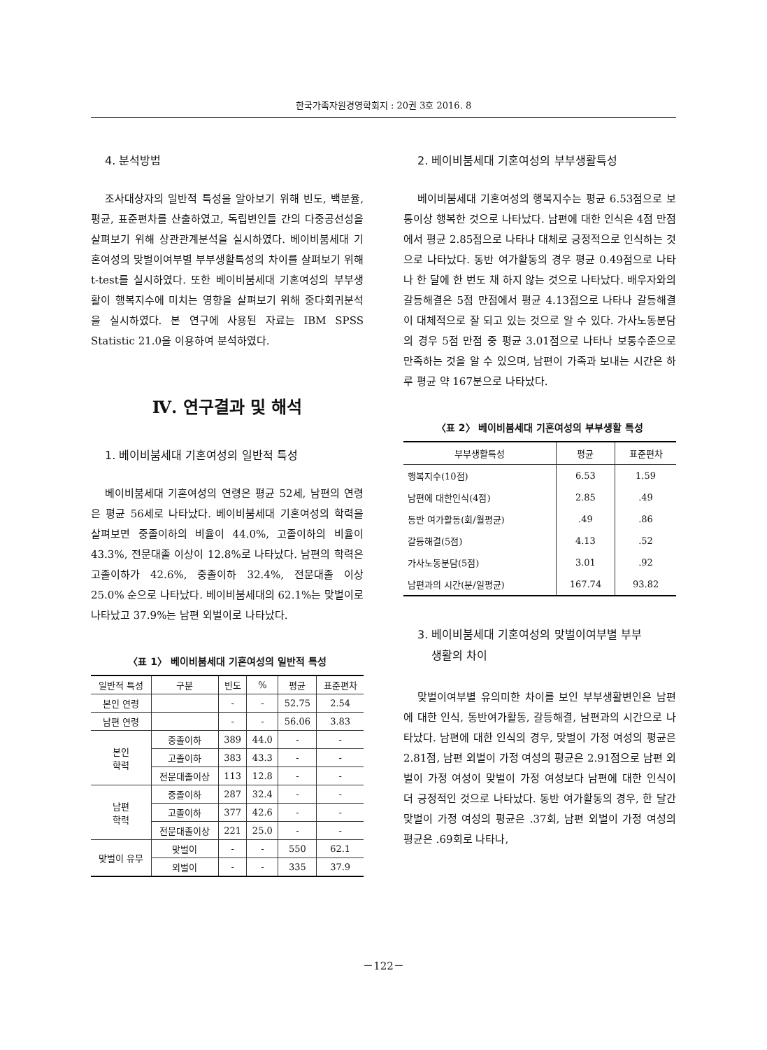한국가족자원경영학회지 : 20권 3호 2016. 8
4. 분석방법
조사대상자의 일반적 특성을 알아보기 위해 빈도, 백분율, 평균, 표준편차를 산출하였고, 독립변인들 간의 다중공선성을 살펴보기 위해 상관관계분석을 실시하였다. 베이비붐세대 기혼여성의 맞벌이여부별 부부생활특성의 차이를 살펴보기 위해 t-test를 실시하였다. 또한 베이비붐세대 기혼여성의 부부생활이 행복지수에 미치는 영향을 살펴보기 위해 중다회귀분석을 실시하였다. 본 연구에 사용된 자료는 IBM SPSS Statistic 21.0을 이용하여 분석하였다.
Ⅳ. 연구결과 및 해석
1. 베이비붐세대 기혼여성의 일반적 특성
베이비붐세대 기혼여성의 연령은 평균 52세, 남편의 연령은 평균 56세로 나타났다. 베이비붐세대 기혼여성의 학력을 살펴보면 중졸이하의 비율이 44.0%, 고졸이하의 비율이 43.3%, 전문대졸 이상이 12.8%로 나타났다. 남편의 학력은 고졸이하가 42.6%, 중졸이하 32.4%, 전문대졸 이상 25.0% 순으로 나타났다. 베이비붐세대의 62.1%는 맞벌이로 나타났고 37.9%는 남편 외벌이로 나타났다.
〈표 1〉 베이비붐세대 기혼여성의 일반적 특성
| 일반적 특성 | 구분 | 빈도 | % | 평균 | 표준편차 |
| --- | --- | --- | --- | --- | --- |
| 본인 연령 | | - | - | 52.75 | 2.54 |
| 남편 연령 | | - | - | 56.06 | 3.83 |
| 본인 학력 | 중졸이하 | 389 | 44.0 | - | - |
| | 고졸이하 | 383 | 43.3 | - | - |
| | 전문대졸이상 | 113 | 12.8 | - | - |
| 남편 학력 | 중졸이하 | 287 | 32.4 | - | - |
| | 고졸이하 | 377 | 42.6 | - | - |
| | 전문대졸이상 | 221 | 25.0 | - | - |
| 맞벌이 유무 | 맞벌이 | - | - | 550 | 62.1 |
| | 외벌이 | - | - | 335 | 37.9 |
2. 베이비붐세대 기혼여성의 부부생활특성
베이비붐세대 기혼여성의 행복지수는 평균 6.53점으로 보통이상 행복한 것으로 나타났다. 남편에 대한 인식은 4점 만점에서 평균 2.85점으로 나타나 대체로 긍정적으로 인식하는 것으로 나타났다. 동반 여가활동의 경우 평균 0.49점으로 나타나 한 달에 한 번도 채 하지 않는 것으로 나타났다. 배우자와의 갈등해결은 5점 만점에서 평균 4.13점으로 나타나 갈등해결이 대체적으로 잘 되고 있는 것으로 알 수 있다. 가사노동분담의 경우 5점 만점 중 평균 3.01점으로 나타나 보통수준으로 만족하는 것을 알 수 있으며, 남편이 가족과 보내는 시간은 하루 평균 약 167분으로 나타났다.
〈표 2〉 베이비붐세대 기혼여성의 부부생활 특성
| 부부생활특성 | 평균 | 표준편차 |
| --- | --- | --- |
| 행복지수(10점) | 6.53 | 1.59 |
| 남편에 대한인식(4점) | 2.85 | .49 |
| 동반 여가활동(회/월평균) | .49 | .86 |
| 갈등해결(5점) | 4.13 | .52 |
| 가사노동분담(5점) | 3.01 | .92 |
| 남편과의 시간(분/일평균) | 167.74 | 93.82 |
3. 베이비붐세대 기혼여성의 맞벌이여부별 부부
생활의 차이
맞벌이여부별 유의미한 차이를 보인 부부생활변인은 남편에 대한 인식, 동반여가활동, 갈등해결, 남편과의 시간으로 나타났다. 남편에 대한 인식의 경우, 맞벌이 가정 여성의 평균은 2.81점, 남편 외벌이 가정 여성의 평균은 2.91점으로 남편 외벌이 가정 여성이 맞벌이 가정 여성보다 남편에 대한 인식이 더 긍정적인 것으로 나타났다. 동반 여가활동의 경우, 한 달간 맞벌이 가정 여성의 평균은 .37회, 남편 외벌이 가정 여성의 평균은 .69회로 나타나,
－122－